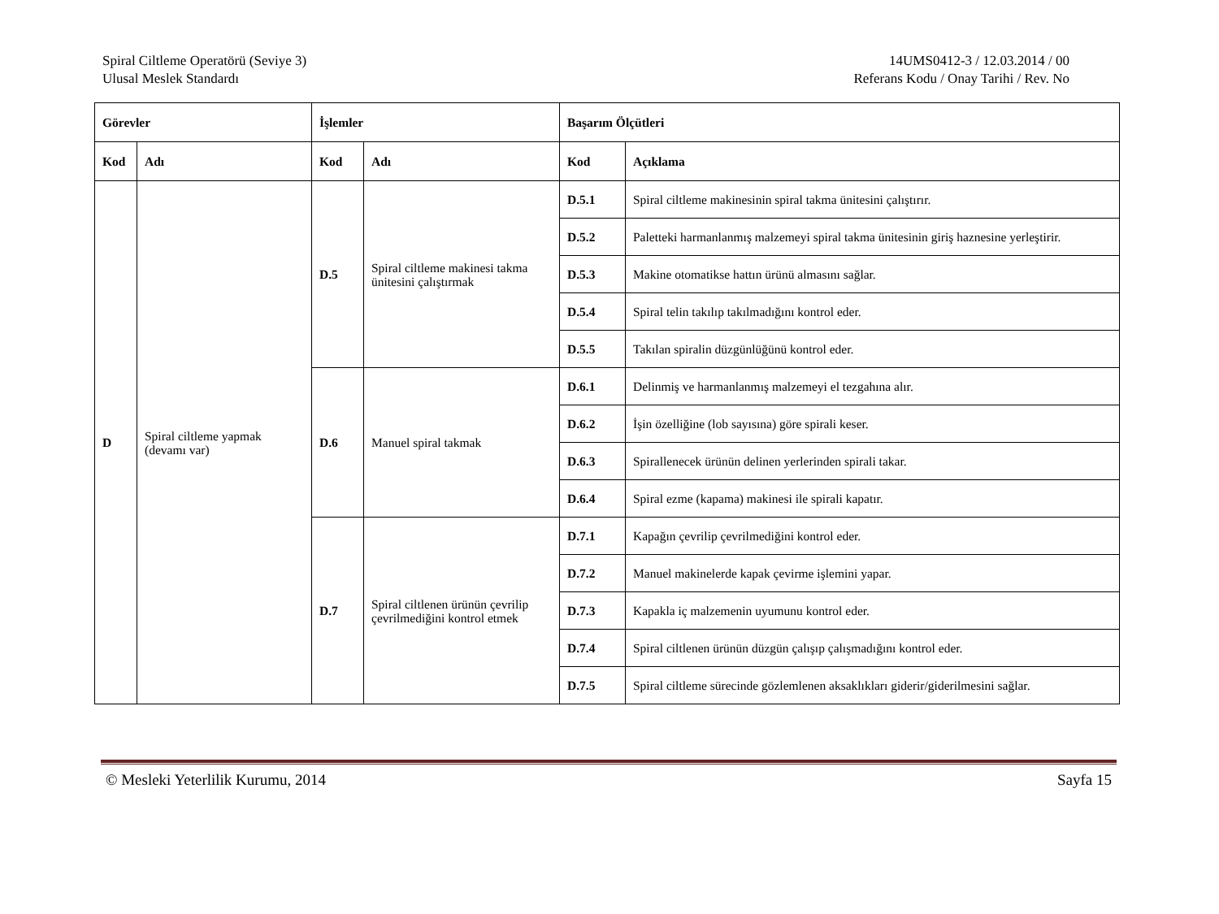Spiral Ciltleme Operatörü (Seviye 3)
Ulusal Meslek Standardı
14UMS0412-3 / 12.03.2014 / 00
Referans Kodu / Onay Tarihi / Rev. No
| Görevler | | İşlemler | | Başarım Ölçütleri | |
| --- | --- | --- | --- | --- | --- |
| Kod | Adı | Kod | Adı | Kod | Açıklama |
| D | Spiral ciltleme yapmak (devamı var) | D.5 | Spiral ciltleme makinesi takma ünitesini çalıştırmak | D.5.1 | Spiral ciltleme makinesinin spiral takma ünitesini çalıştırır. |
| | | | | D.5.2 | Paletteki harmanlanmış malzemeyi spiral takma ünitesinin giriş haznesine yerleştirir. |
| | | | | D.5.3 | Makine otomatikse hattın ürünü almasını sağlar. |
| | | | | D.5.4 | Spiral telin takılıp takılmadığını kontrol eder. |
| | | | | D.5.5 | Takılan spiralin düzgünlüğünü kontrol eder. |
| | | D.6 | Manuel spiral takmak | D.6.1 | Delinmiş ve harmanlanmış malzemeyi el tezgahına alır. |
| | | | | D.6.2 | İşin özelliğine (lob sayısına) göre spirali keser. |
| | | | | D.6.3 | Spirallenecek ürünün delinen yerlerinden spirali takar. |
| | | | | D.6.4 | Spiral ezme (kapama) makinesi ile spirali kapatır. |
| | | D.7 | Spiral ciltlenen ürünün çevrilip çevrilmediğini kontrol etmek | D.7.1 | Kapağın çevrilip çevrilmediğini kontrol eder. |
| | | | | D.7.2 | Manuel makinelerde kapak çevirme işlemini yapar. |
| | | | | D.7.3 | Kapakla iç malzemenin uyumunu kontrol eder. |
| | | | | D.7.4 | Spiral ciltlenen ürünün düzgün çalışıp çalışmadığını kontrol eder. |
| | | | | D.7.5 | Spiral ciltleme sürecinde gözlemlenen aksaklıkları giderir/giderilmesini sağlar. |
© Mesleki Yeterlilik Kurumu, 2014 Sayfa 15